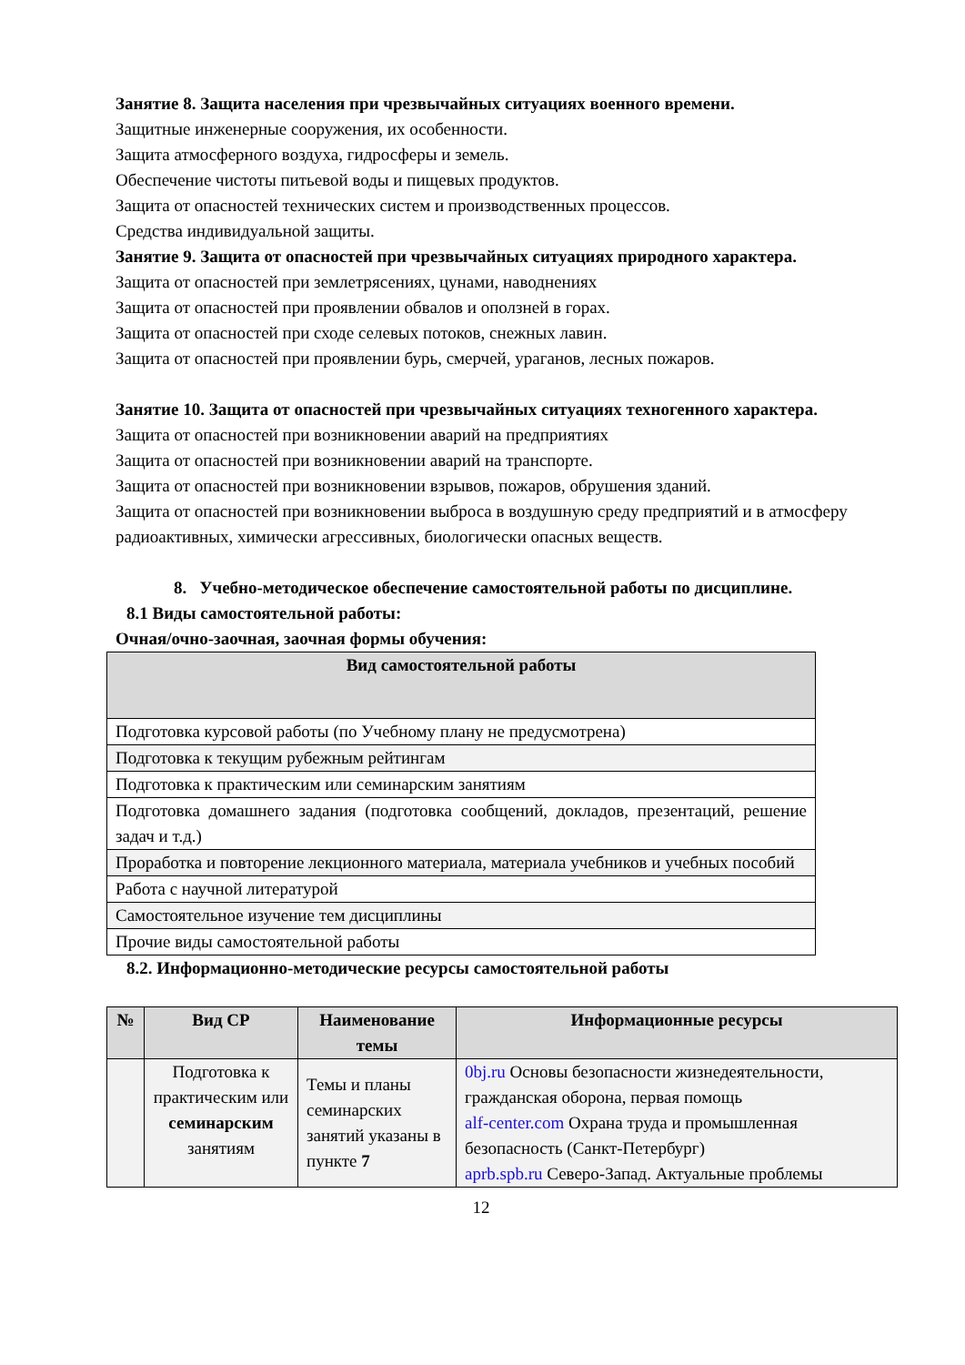Занятие 8. Защита населения при чрезвычайных ситуациях военного времени.
Защитные инженерные сооружения, их особенности.
Защита атмосферного воздуха, гидросферы и земель.
Обеспечение чистоты питьевой воды и пищевых продуктов.
Защита от опасностей технических систем и производственных процессов.
Средства индивидуальной защиты.
Занятие 9. Защита от опасностей при чрезвычайных ситуациях природного характера.
Защита от опасностей при землетрясениях, цунами, наводнениях
Защита от опасностей при проявлении обвалов и оползней в горах.
Защита от опасностей при сходе селевых потоков, снежных лавин.
Защита от опасностей при проявлении бурь, смерчей, ураганов, лесных пожаров.
Занятие 10. Защита от опасностей при чрезвычайных ситуациях техногенного характера.
Защита от опасностей при возникновении аварий на предприятиях
Защита от опасностей при возникновении аварий на транспорте.
Защита от опасностей при возникновении взрывов, пожаров, обрушения зданий.
Защита от опасностей при возникновении выброса в воздушную среду предприятий и в атмосферу радиоактивных, химически агрессивных, биологически опасных веществ.
8. Учебно-методическое обеспечение самостоятельной работы по дисциплине.
8.1 Виды самостоятельной работы:
Очная/очно-заочная, заочная формы обучения:
| Вид самостоятельной работы |
| --- |
| Подготовка курсовой работы (по Учебному плану не предусмотрена) |
| Подготовка к текущим рубежным рейтингам |
| Подготовка к практическим или семинарским занятиям |
| Подготовка домашнего задания (подготовка сообщений, докладов, презентаций, решение задач и т.д.) |
| Проработка и повторение лекционного материала, материала учебников и учебных пособий |
| Работа с научной литературой |
| Самостоятельное изучение тем дисциплины |
| Прочие виды самостоятельной работы |
8.2. Информационно-методические ресурсы самостоятельной работы
| № | Вид СР | Наименование темы | Информационные ресурсы |
| --- | --- | --- | --- |
| | Подготовка к практическим или семинарским занятиям | Темы и планы семинарских занятий указаны в пункте 7 | 0bj.ru Основы безопасности жизнедеятельности, гражданская оборона, первая помощь alf-center.com Охрана труда и промышленная безопасность (Санкт-Петербург) aprb.spb.ru Северо-Запад. Актуальные проблемы |
12